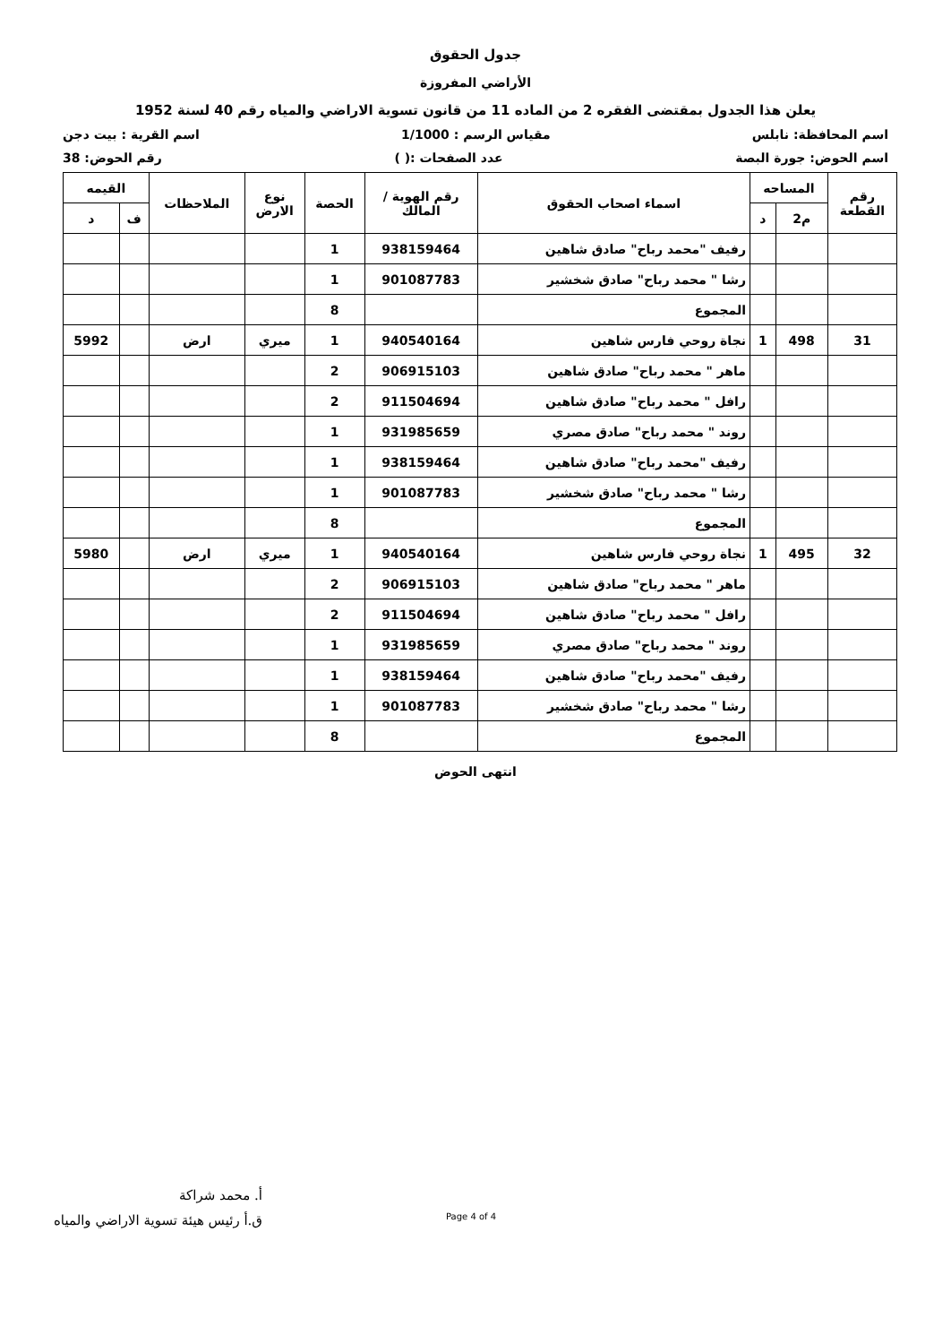جدول الحقوق
الأراضي المفروزة
يعلن هذا الجدول بمقتضى الفقره 2 من الماده 11 من قانون تسوية الاراضي والمياه رقم 40 لسنة 1952
اسم المحافظة: نابلس مقياس الرسم : 1/1000 اسم القرية : بيت دجن
اسم الحوض: جورة البصة عدد الصفحات :( ) رقم الحوض: 38
| رقم القطعة | المساحه | | اسماء اصحاب الحقوق | رقم الهوية / المالك | الحصة | نوع الارض | الملاحظات | القيمه | |
| --- | --- | --- | --- | --- | --- | --- | --- | --- | --- |
| | م2 | د | | | | | | ف | د |
| | | | رفيف "محمد رباح" صادق شاهين | 938159464 | 1 | | | | |
| | | | رشا " محمد رباح" صادق شخشير | 901087783 | 1 | | | | |
| | | | المجموع | | 8 | | | | |
| 31 | 498 | 1 | نجاة روحي فارس شاهين | 940540164 | 1 | ميري | ارض | | 5992 |
| | | | ماهر " محمد رباح" صادق شاهين | 906915103 | 2 | | | | |
| | | | رافل " محمد رباح" صادق شاهين | 911504694 | 2 | | | | |
| | | | روند " محمد رباح" صادق مصري | 931985659 | 1 | | | | |
| | | | رفيف "محمد رباح" صادق شاهين | 938159464 | 1 | | | | |
| | | | رشا " محمد رباح" صادق شخشير | 901087783 | 1 | | | | |
| | | | المجموع | | 8 | | | | |
| 32 | 495 | 1 | نجاة روحي فارس شاهين | 940540164 | 1 | ميري | ارض | | 5980 |
| | | | ماهر " محمد رباح" صادق شاهين | 906915103 | 2 | | | | |
| | | | رافل " محمد رباح" صادق شاهين | 911504694 | 2 | | | | |
| | | | روند " محمد رباح" صادق مصري | 931985659 | 1 | | | | |
| | | | رفيف "محمد رباح" صادق شاهين | 938159464 | 1 | | | | |
| | | | رشا " محمد رباح" صادق شخشير | 901087783 | 1 | | | | |
| | | | المجموع | | 8 | | | | |
انتهى الحوض
أ. محمد شراكة
ق.أ رئيس هيئة تسوية الاراضي والمياه
Page 4 of 4